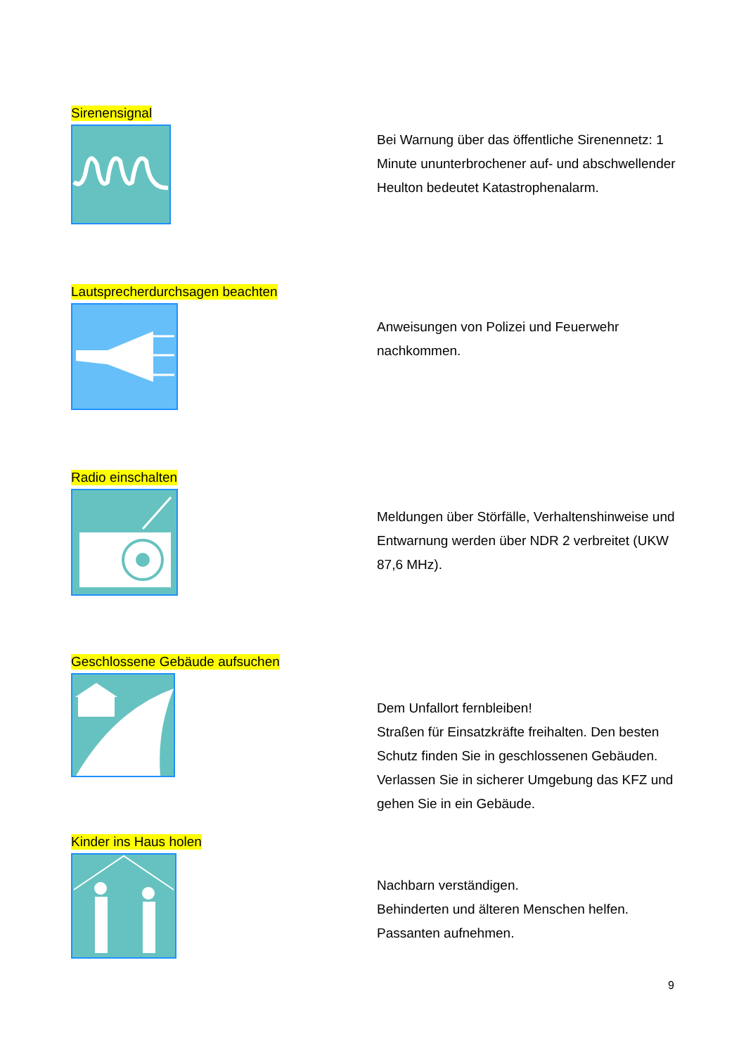Sirenensignal
Bei Warnung über das öffentliche Sirenennetz: 1 Minute ununterbrochener auf- und abschwellender Heulton bedeutet Katastrophenalarm.
Lautsprecherdurchsagen beachten
Anweisungen von Polizei und Feuerwehr nachkommen.
Radio einschalten
Meldungen über Störfälle, Verhaltenshinweise und Entwarnung werden über NDR 2 verbreitet (UKW 87,6 MHz).
Geschlossene Gebäude aufsuchen
Dem Unfallort fernbleiben!
Straßen für Einsatzkräfte freihalten. Den besten Schutz finden Sie in geschlossenen Gebäuden. Verlassen Sie in sicherer Umgebung das KFZ und gehen Sie in ein Gebäude.
Kinder ins Haus holen
Nachbarn verständigen.
Behinderten und älteren Menschen helfen.
Passanten aufnehmen.
9